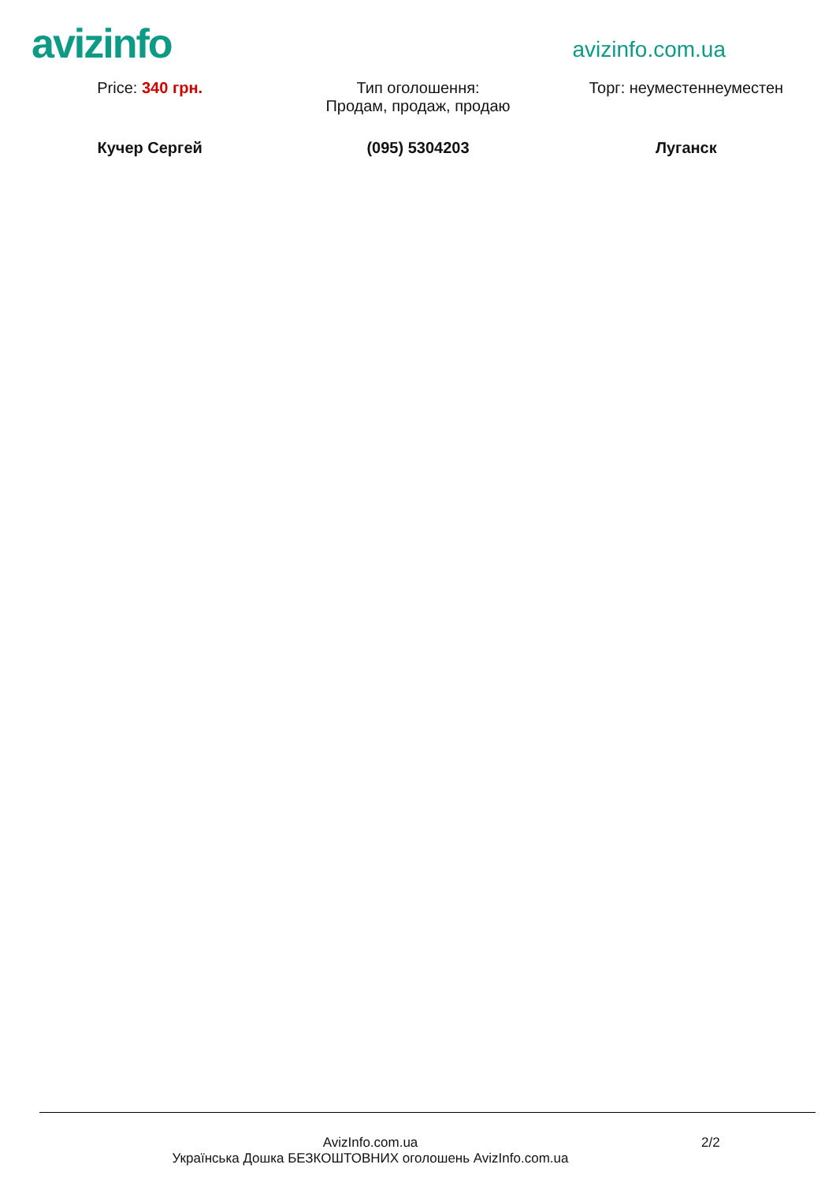avizinfo
avizinfo.com.ua
Price: 340 грн. Тип оголошення:
Продам, продаж, продаю
Торг: неуместеннеуместен
Кучер Сергей (095) 5304203 Луганск
AvizInfo.com.ua
Українська Дошка БЕЗКОШТОВНИХ оголошень AvizInfo.com.ua
2/2